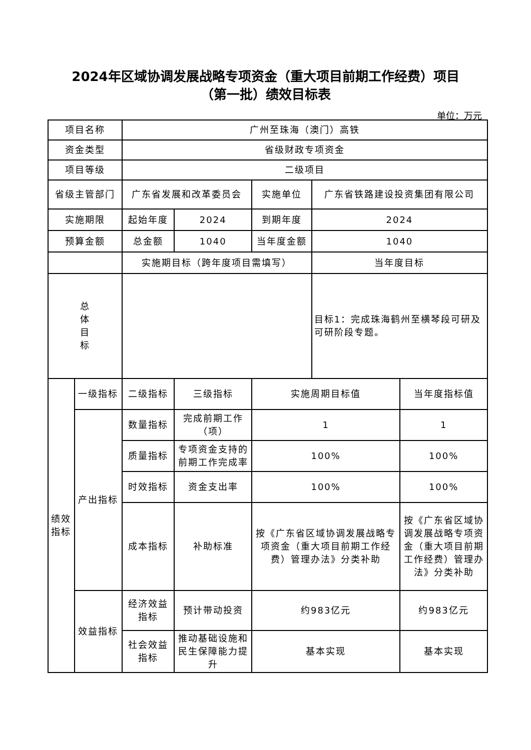2024年区域协调发展战略专项资金（重大项目前期工作经费）项目
（第一批）绩效目标表
单位：万元
| 项目名称 | | 广州至珠海（澳门）高铁 | | | | |
| 资金类型 | | 省级财政专项资金 | | | | |
| 项目等级 | | 二级项目 | | | | |
| 省级主管部门 | | 广东省发展和改革委员会 | | 实施单位 | 广东省铁路建设投资集团有限公司 | |
| 实施期限 | | 起始年度 | 2024 | 到期年度 | 2024 | |
| 预算金额 | | 总金额 | 1040 | 当年度金额 | 1040 | |
| | | 实施期目标（跨年度项目需填写） | | | 当年度目标 | |
| 总 体 目 标 | | | | | 目标1：完成珠海鹤州至横琴段可研及可研阶段专题。 | |
| 绩效 指标 | 一级指标 | 二级指标 | 三级指标 | 实施周期目标值 | | 当年度指标值 |
| | 产出指标 | 数量指标 | 完成前期工作（项） | 1 | | 1 |
| | | 质量指标 | 专项资金支持的前期工作完成率 | 100% | | 100% |
| | | 时效指标 | 资金支出率 | 100% | | 100% |
| | | 成本指标 | 补助标准 | 按《广东省区域协调发展战略专项资金（重大项目前期工作经费）管理办法》分类补助 | | 按《广东省区域协调发展战略专项资金（重大项目前期工作经费）管理办法》分类补助 |
| | 效益指标 | 经济效益指标 | 预计带动投资 | 约983亿元 | | 约983亿元 |
| | | 社会效益指标 | 推动基础设施和民生保障能力提升 | 基本实现 | | 基本实现 |